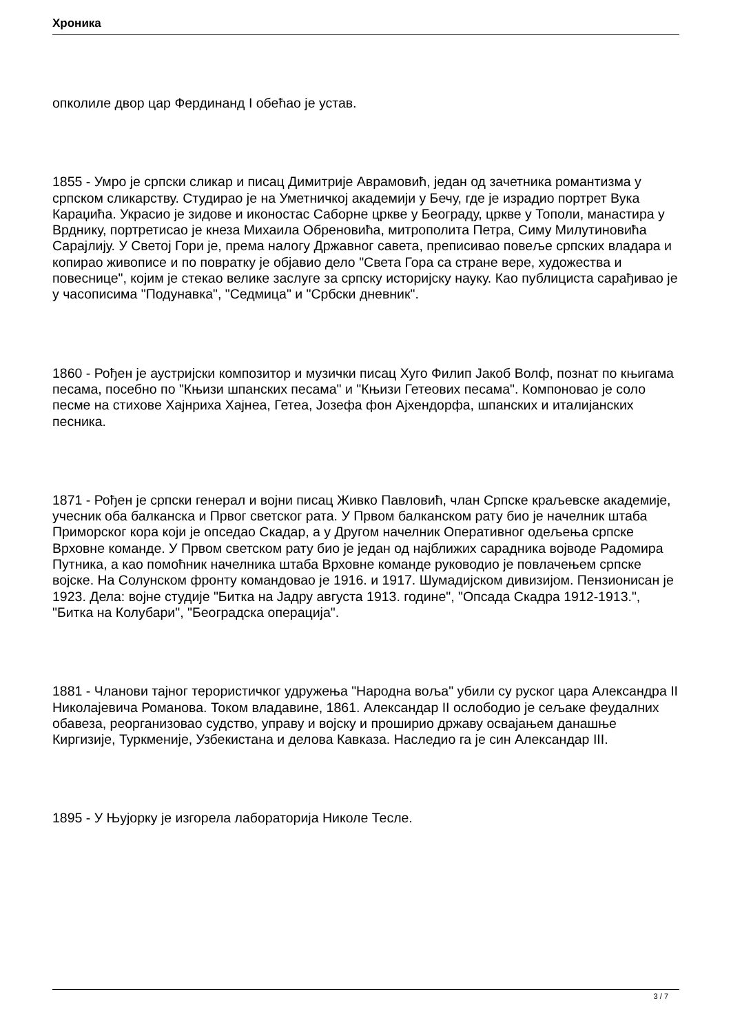Хроника
опколиле двор цар Фердинанд I обећао је устав.
1855 - Умро је српски сликар и писац Димитрије Аврамовић, један од зачетника романтизма у српском сликарству. Студирао је на Уметничкој академији у Бечу, где је израдио портрет Вука Караџића. Украсио је зидове и иконостас Саборне цркве у Београду, цркве у Тополи, манастира у Врднику, портретисао је кнеза Михаила Обреновића, митрополита Петра, Симу Милутиновића Сарајлију. У Светој Гори је, према налогу Државног савета, преписивао повеље српских владара и копирао живописе и по повратку је објавио дело "Света Гора са стране вере, художества и повеснице", којим је стекао велике заслуге за српску историјску науку. Као публициста сарађивао је у часописима "Подунавка", "Седмица" и "Србски дневник".
1860 - Рођен је аустријски композитор и музички писац Хуго Филип Јакоб Волф, познат по књигама песама, посебно по "Књизи шпанских песама" и "Књизи Гетеових песама". Компоновао је соло песме на стихове Хајнриха Хајнеа, Гетеа, Јозефа фон Ајхендорфа, шпанских и италијанских песника.
1871 - Рођен је српски генерал и војни писац Живко Павловић, члан Српске краљевске академије, учесник оба балканска и Првог светског рата. У Првом балканском рату био је начелник штаба Приморског кора који је опседао Скадар, а у Другом начелник Оперативног одељења српске Врховне команде. У Првом светском рату био је један од најближих сарадника војводе Радомира Путника, а као помоћник начелника штаба Врховне команде руководио је повлачењем српске војске. На Солунском фронту командовао је 1916. и 1917. Шумадијском дивизијом. Пензионисан је 1923. Дела: војне студије "Битка на Јадру августа 1913. године", "Опсада Скадра 1912-1913.", "Битка на Колубари", "Београдска операција".
1881 - Чланови тајног терористичког удружења "Народна воља" убили су руског цара Александра II Николајевича Романова. Током владавине, 1861. Александар II ослободио је сељаке феудалних обавеза, реорганизовао судство, управу и војску и проширио државу освајањем данашње Киргизије, Туркменије, Узбекистана и делова Кавказа. Наследио га је син Александар III.
1895 - У Њујорку је изгорела лабораторија Николе Тесле.
3 / 7